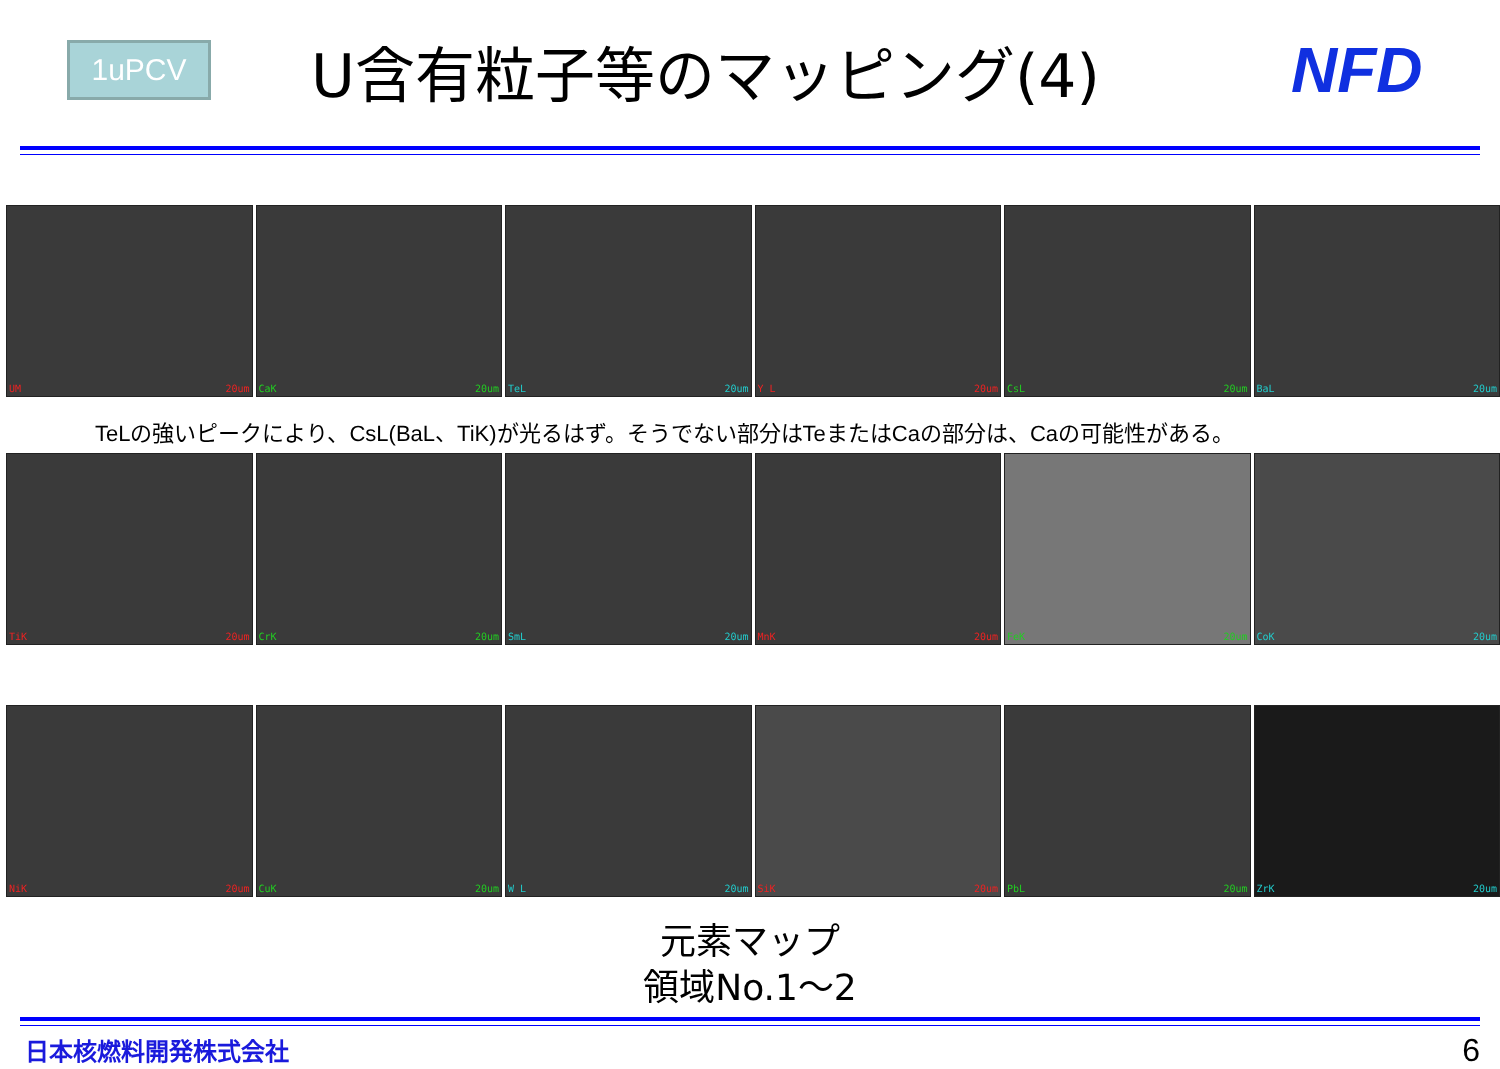1uPCV
U含有粒子等のマッピング(4) NFD
UM 20um
CaK 20um
TeL 20um
Y L 20um
CsL 20um
BaL 20um
TeLの強いピークにより、CsL(BaL、TiK)が光るはず。そうでない部分はTeまたはCaの部分は、Caの可能性がある。
TiK 20um
CrK 20um
SmL 20um
MnK 20um
FeK 20um
CoK 20um
NiK 20um
CuK 20um
W L 20um
SiK 20um
PbL 20um
ZrK 20um
元素マップ
領域No.1～2
日本核燃料開発株式会社 6